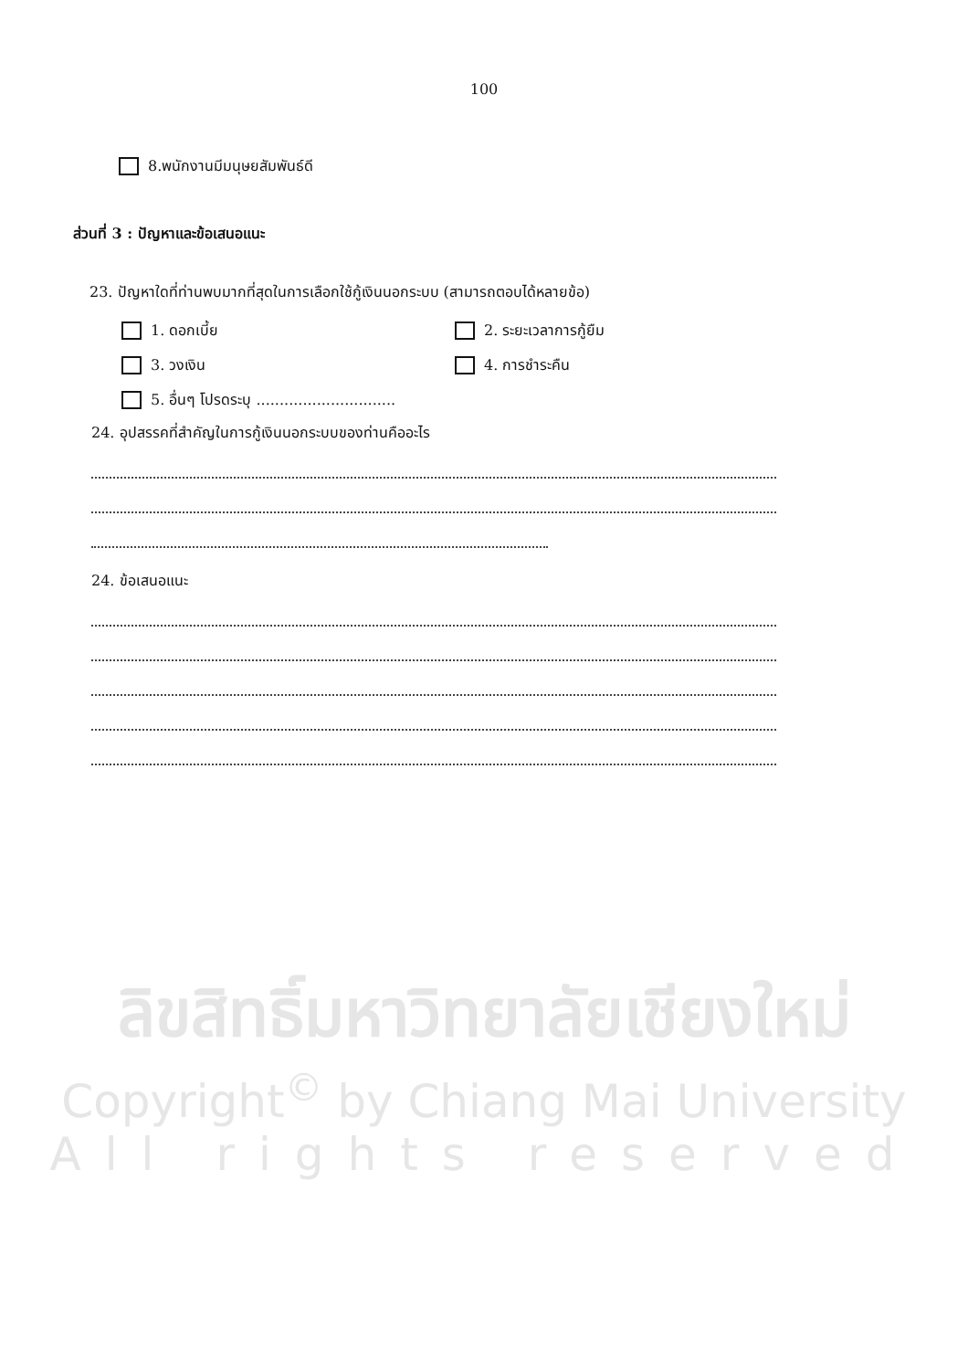100
8.พนักงานมีมนุษยสัมพันธ์ดี
ส่วนที่ 3 : ปัญหาและข้อเสนอแนะ
23. ปัญหาใดที่ท่านพบมากที่สุดในการเลือกใช้กู้เงินนอกระบบ (สามารถตอบได้หลายข้อ)
1. ดอกเบี้ย
2. ระยะเวลาการกู้ยืม
3. วงเงิน
4. การชำระคืน
5. อื่นๆ โปรดระบุ ..............................
24. อุปสรรคที่สำคัญในการกู้เงินนอกระบบของท่านคืออะไร
24. ข้อเสนอแนะ
ลิขสิทธิ์มหาวิทยาลัยเชียงใหม่
Copyright<sup>©</sup> by Chiang Mai University
All rights reserved